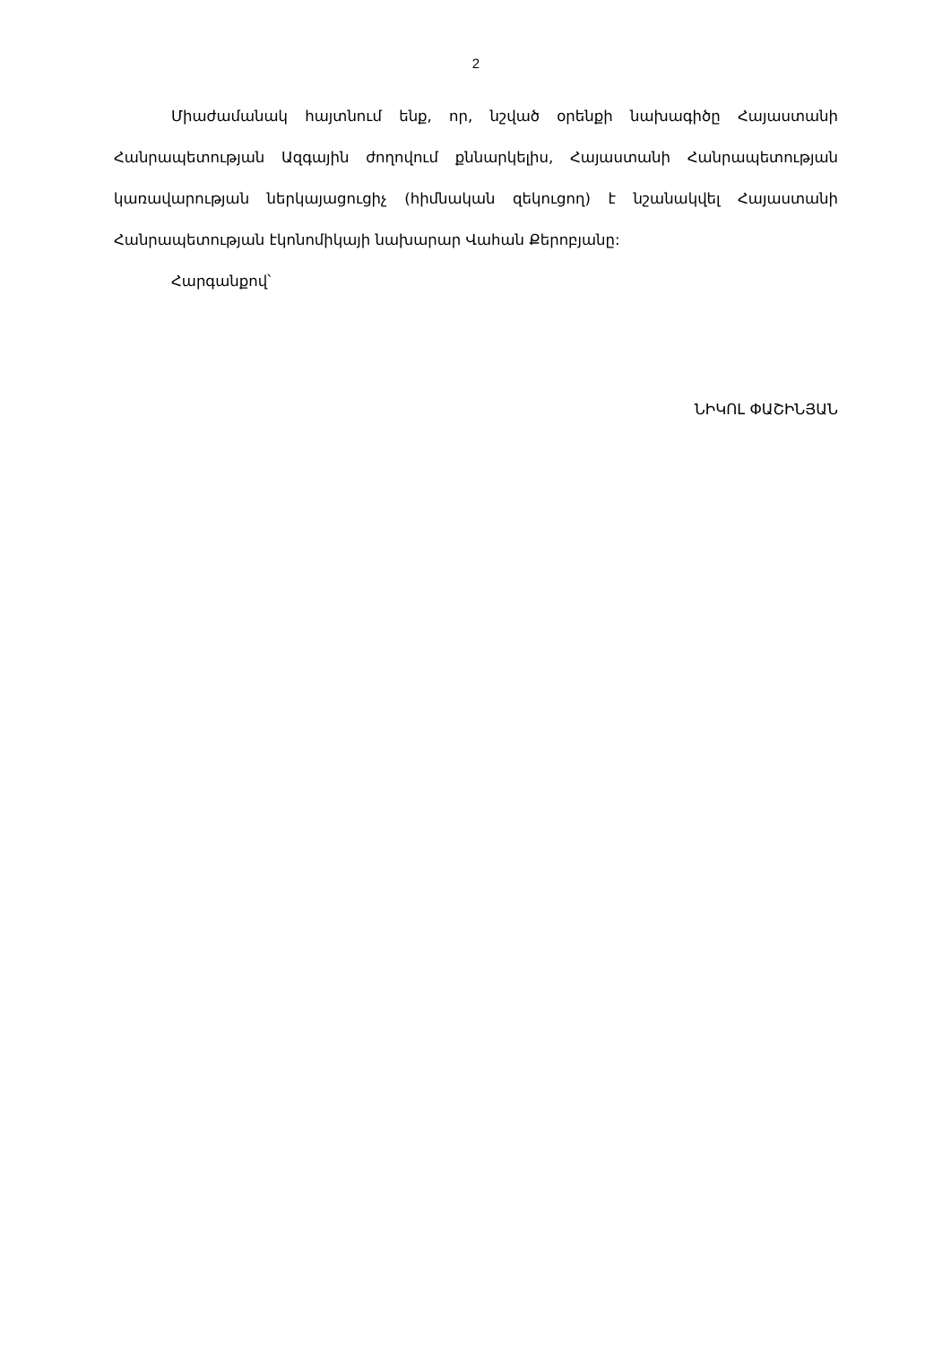2
Միաժամանակ հայտնում ենք, որ, նշված օրենքի նախագիծը Հայաստանի Հանրապետության Ազգային ժողովում քննարկելիս, Հայաստանի Հանրապետության կառավարության ներկայացուցիչ (հիմնական զեկուցող) է նշանակվել Հայաստանի Հանրապետության էկոնոմիկայի նախարար Վահան Քերոբյանը:
Հարգանքով՝
ՆԻԿՈԼ ՓԱՇԻՆՅԱՆ